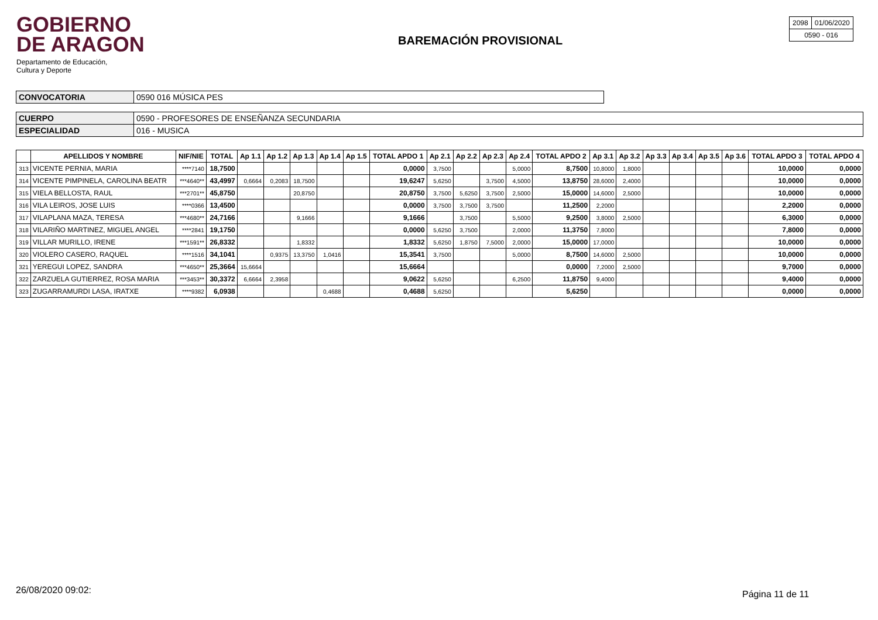GOBIERNO
DE ARAGON
Departamento de Educación,
Cultura y Deporte
BAREMACIÓN PROVISIONAL
| 2098 | 01/06/2020 |
| 0590 - 016 | |
| CONVOCATORIA | 0590 016 MÚSICA PES |
| CUERPO | 0590 - PROFESORES DE ENSEÑANZA SECUNDARIA |
| ESPECIALIDAD | 016 - MUSICA |
| | APELLIDOS Y NOMBRE | NIF/NIE | TOTAL | Ap 1.1 | Ap 1.2 | Ap 1.3 | Ap 1.4 | Ap 1.5 | TOTAL APDO 1 | Ap 2.1 | Ap 2.2 | Ap 2.3 | Ap 2.4 | TOTAL APDO 2 | Ap 3.1 | Ap 3.2 | Ap 3.3 | Ap 3.4 | Ap 3.5 | Ap 3.6 | TOTAL APDO 3 | TOTAL APDO 4 |
| --- | --- | --- | --- | --- | --- | --- | --- | --- | --- | --- | --- | --- | --- | --- | --- | --- | --- | --- | --- | --- | --- | --- |
| 313 | VICENTE PERNIA, MARIA | ****7140 | 18,7500 | | | | | | 0,0000 | 3,7500 | | | 5,0000 | 8,7500 | 10,8000 | 1,8000 | | | | | 10,0000 | 0,0000 |
| 314 | VICENTE PIMPINELA, CAROLINA BEATR | ***4640** | 43,4997 | 0,6664 | 0,2083 | 18,7500 | | | 19,6247 | 5,6250 | | 3,7500 | 4,5000 | 13,8750 | 28,6000 | 2,4000 | | | | | 10,0000 | 0,0000 |
| 315 | VIELA BELLOSTA, RAUL | ***2701** | 45,8750 | | | 20,8750 | | | 20,8750 | 3,7500 | 5,6250 | 3,7500 | 2,5000 | 15,0000 | 14,6000 | 2,5000 | | | | | 10,0000 | 0,0000 |
| 316 | VILA LEIROS, JOSE LUIS | ****0366 | 13,4500 | | | | | | 0,0000 | 3,7500 | 3,7500 | 3,7500 | | 11,2500 | 2,2000 | | | | | | 2,2000 | 0,0000 |
| 317 | VILAPLANA MAZA, TERESA | ***4680** | 24,7166 | | | 9,1666 | | | 9,1666 | | 3,7500 | | 5,5000 | 9,2500 | 3,8000 | 2,5000 | | | | | 6,3000 | 0,0000 |
| 318 | VILARIÑO MARTINEZ, MIGUEL ANGEL | ****2841 | 19,1750 | | | | | | 0,0000 | 5,6250 | 3,7500 | | 2,0000 | 11,3750 | 7,8000 | | | | | | 7,8000 | 0,0000 |
| 319 | VILLAR MURILLO, IRENE | ***1591** | 26,8332 | | | 1,8332 | | | 1,8332 | 5,6250 | 1,8750 | 7,5000 | 2,0000 | 15,0000 | 17,0000 | | | | | | 10,0000 | 0,0000 |
| 320 | VIOLERO CASERO, RAQUEL | ****1516 | 34,1041 | | 0,9375 | 13,3750 | 1,0416 | | 15,3541 | 3,7500 | | | 5,0000 | 8,7500 | 14,6000 | 2,5000 | | | | | 10,0000 | 0,0000 |
| 321 | YEREGUI LOPEZ, SANDRA | ***4650** | 25,3664 | 15,6664 | | | | | 15,6664 | | | | | 0,0000 | 7,2000 | 2,5000 | | | | | 9,7000 | 0,0000 |
| 322 | ZARZUELA GUTIERREZ, ROSA MARIA | ***3453** | 30,3372 | 6,6664 | 2,3958 | | | | 9,0622 | 5,6250 | | | 6,2500 | 11,8750 | 9,4000 | | | | | | 9,4000 | 0,0000 |
| 323 | ZUGARRAMURDI LASA, IRATXE | ****9382 | 6,0938 | | | | 0,4688 | | 0,4688 | 5,6250 | | | | 5,6250 | | | | | | | 0,0000 | 0,0000 |
26/08/2020 09:02: Página 11 de 11